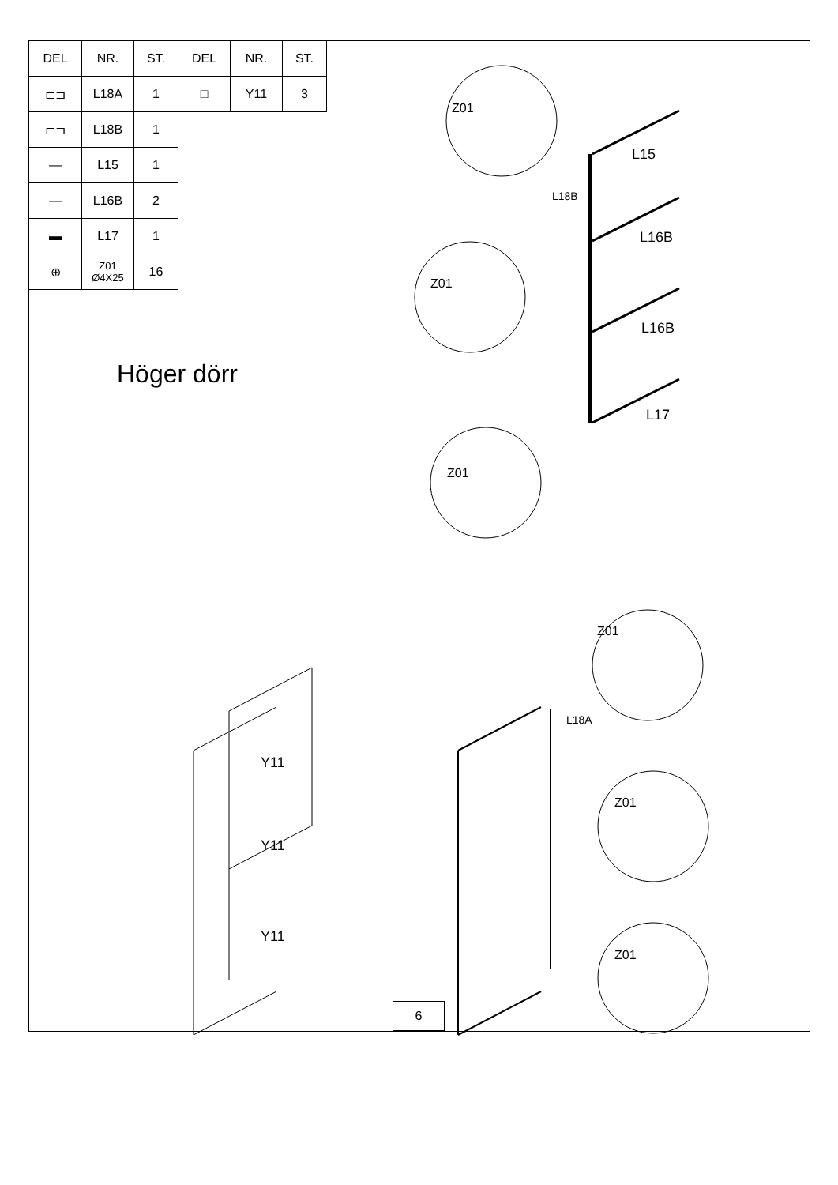| DEL | NR. | ST. | DEL | NR. | ST. |
| --- | --- | --- | --- | --- | --- |
| ⊏⊐ | L18A | 1 | □ | Y11 | 3 |
| ⊏⊐ | L18B | 1 | | | |
| — | L15 | 1 | | | |
| — | L16B | 2 | | | |
| ▬ | L17 | 1 | | | |
| ⊕ | Z01 Ø4X25 | 16 | | | |
Höger dörr
Z01
Z01
Z01
Z01
Z01
Z01
L15
L18B
L16B
L16B
L17
L18A
Y11
Y11
Y11
6